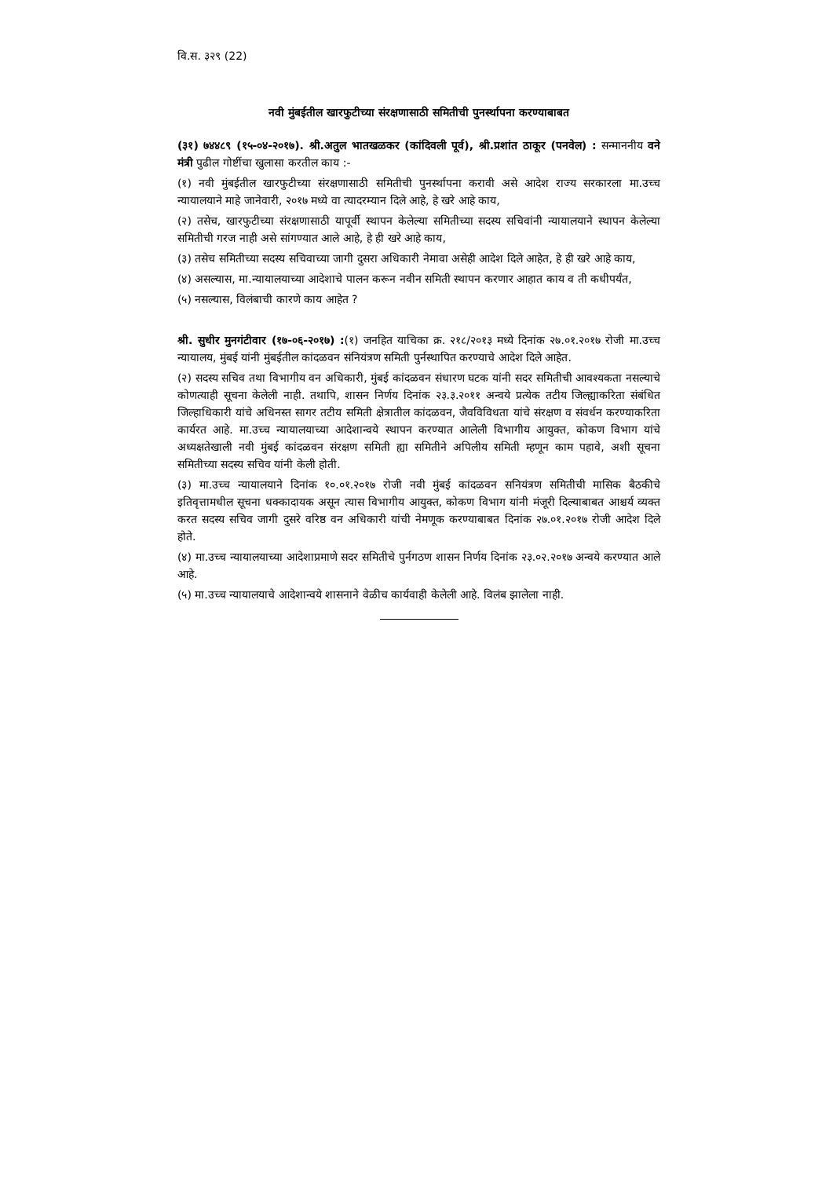वि.स. ३२९ (22)
नवी मुंबईतील खारफुटीच्या संरक्षणासाठी समितीची पुनर्स्थापना करण्याबाबत
(३१) ७४४८९ (१५-०४-२०१७). श्री.अतुल भातखळकर (कांदिवली पूर्व), श्री.प्रशांत ठाकूर (पनवेल) : सन्माननीय वने मंत्री पुढील गोष्टींचा खुलासा करतील काय :-
(१) नवी मुंबईतील खारफुटीच्या संरक्षणासाठी समितीची पुनर्स्थापना करावी असे आदेश राज्य सरकारला मा.उच्च न्यायालयाने माहे जानेवारी, २०१७ मध्ये वा त्यादरम्यान दिले आहे, हे खरे आहे काय,
(२) तसेच, खारफुटीच्या संरक्षणासाठी यापूर्वी स्थापन केलेल्या समितीच्या सदस्य सचिवांनी न्यायालयाने स्थापन केलेल्या समितीची गरज नाही असे सांगण्यात आले आहे, हे ही खरे आहे काय,
(३) तसेच समितीच्या सदस्य सचिवाच्या जागी दुसरा अधिकारी नेमावा असेही आदेश दिले आहेत, हे ही खरे आहे काय,
(४) असल्यास, मा.न्यायालयाच्या आदेशाचे पालन करून नवीन समिती स्थापन करणार आहात काय व ती कधीपर्यंत,
(५) नसल्यास, विलंबाची कारणे काय आहेत ?
श्री. सुधीर मुनगंटीवार (१७-०६-२०१७) :(१) जनहित याचिका क्र. २१८/२०१३ मध्ये दिनांक २७.०१.२०१७ रोजी मा.उच्च न्यायालय, मुंबई यांनी मुंबईतील कांदळवन संनियंत्रण समिती पुर्नस्थापित करण्याचे आदेश दिले आहेत.
(२) सदस्य सचिव तथा विभागीय वन अधिकारी, मुंबई कांदळवन संधारण घटक यांनी सदर समितीची आवश्यकता नसल्याचे कोणत्याही सूचना केलेली नाही. तथापि, शासन निर्णय दिनांक २३.३.२०११ अन्वये प्रत्येक तटीय जिल्ह्याकरिता संबंधित जिल्हाधिकारी यांचे अधिनस्त सागर तटीय समिती क्षेत्रातील कांदळवन, जैवविविधता यांचे संरक्षण व संवर्धन करण्याकरिता कार्यरत आहे. मा.उच्च न्यायालयाच्या आदेशान्वये स्थापन करण्यात आलेली विभागीय आयुक्त, कोकण विभाग यांचे अध्यक्षतेखाली नवी मुंबई कांदळवन संरक्षण समिती ह्या समितीने अपिलीय समिती म्हणून काम पहावे, अशी सूचना समितीच्या सदस्य सचिव यांनी केली होती.
(३) मा.उच्च न्यायालयाने दिनांक १०.०१.२०१७ रोजी नवी मुंबई कांदळवन सनियंत्रण समितीची मासिक बैठकीचे इतिवृत्तामधील सूचना धक्कादायक असून त्यास विभागीय आयुक्त, कोकण विभाग यांनी मंजूरी दिल्याबाबत आश्चर्य व्यक्त करत सदस्य सचिव जागी दुसरे वरिष्ठ वन अधिकारी यांची नेमणूक करण्याबाबत दिनांक २७.०१.२०१७ रोजी आदेश दिले होते.
(४) मा.उच्च न्यायालयाच्या आदेशाप्रमाणे सदर समितीचे पुर्नगठण शासन निर्णय दिनांक २३.०२.२०१७ अन्वये करण्यात आले आहे.
(५) मा.उच्च न्यायालयाचे आदेशान्वये शासनाने वेळीच कार्यवाही केलेली आहे. विलंब झालेला नाही.